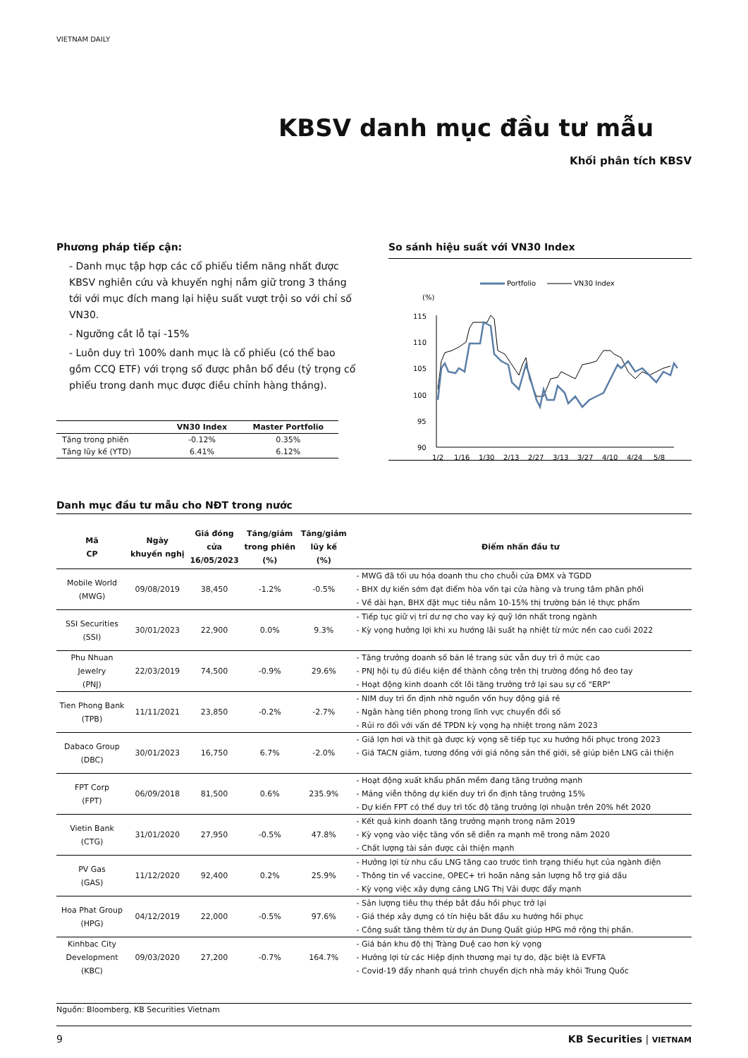VIETNAM DAILY
KBSV danh mục đầu tư mẫu
Khối phân tích KBSV
Phương pháp tiếp cận:
- Danh mục tập hợp các cổ phiếu tiềm năng nhất được KBSV nghiên cứu và khuyến nghị nắm giữ trong 3 tháng tới với mục đích mang lại hiệu suất vượt trội so với chỉ số VN30.
- Ngưỡng cắt lỗ tại -15%
- Luôn duy trì 100% danh mục là cổ phiếu (có thể bao gồm CCQ ETF) với trọng số được phân bổ đều (tỷ trọng cổ phiếu trong danh mục được điều chỉnh hàng tháng).
| | VN30 Index | Master Portfolio |
| --- | --- | --- |
| Tăng trong phiên | -0.12% | 0.35% |
| Tăng lũy kế (YTD) | 6.41% | 6.12% |
So sánh hiệu suất với VN30 Index
Portfolio
VN30 Index
(%)
115
110
105
100
95
90
1/2
1/16
1/30
2/13
2/27
3/13
3/27
4/10
4/24
5/8
Danh mục đầu tư mẫu cho NĐT trong nước
| Mã CP | Ngày khuyến nghị | Giá đóng cửa 16/05/2023 | Tăng/giảm trong phiên (%) | Tăng/giảm lũy kế (%) | Điểm nhấn đầu tư |
| --- | --- | --- | --- | --- | --- |
| Mobile World (MWG) | 09/08/2019 | 38,450 | -1.2% | -0.5% | - MWG đã tối ưu hóa doanh thu cho chuỗi cửa ĐMX và TGDD - BHX dự kiến sớm đạt điểm hòa vốn tại cửa hàng và trung tâm phân phối - Về dài hạn, BHX đặt mục tiêu nắm 10-15% thị trường bán lẻ thực phẩm |
| SSI Securities (SSI) | 30/01/2023 | 22,900 | 0.0% | 9.3% | - Tiếp tục giữ vị trí dư nợ cho vay ký quỹ lớn nhất trong ngành - Kỳ vọng hưởng lợi khi xu hướng lãi suất hạ nhiệt từ mức nền cao cuối 2022 |
| Phu Nhuan Jewelry (PNJ) | 22/03/2019 | 74,500 | -0.9% | 29.6% | - Tăng trưởng doanh số bán lẻ trang sức vẫn duy trì ở mức cao - PNJ hội tụ đủ điều kiện để thành công trên thị trường đồng hồ đeo tay - Hoạt động kinh doanh cốt lõi tăng trưởng trở lại sau sự cố "ERP" |
| Tien Phong Bank (TPB) | 11/11/2021 | 23,850 | -0.2% | -2.7% | - NIM duy trì ổn định nhờ nguồn vốn huy động giá rẻ - Ngân hàng tiên phong trong lĩnh vực chuyển đổi số - Rủi ro đối với vấn đề TPDN kỳ vọng hạ nhiệt trong năm 2023 |
| Dabaco Group (DBC) | 30/01/2023 | 16,750 | 6.7% | -2.0% | - Giá lợn hơi và thịt gà được kỳ vọng sẽ tiếp tục xu hướng hồi phục trong 2023 - Giá TACN giảm, tương đồng với giá nông sản thế giới, sẽ giúp biên LNG cải thiện |
| FPT Corp (FPT) | 06/09/2018 | 81,500 | 0.6% | 235.9% | - Hoạt động xuất khẩu phần mềm đang tăng trưởng mạnh - Mảng viễn thông dự kiến duy trì ổn định tăng trưởng 15% - Dự kiến FPT có thể duy trì tốc độ tăng trưởng lợi nhuận trên 20% hết 2020 |
| Vietin Bank (CTG) | 31/01/2020 | 27,950 | -0.5% | 47.8% | - Kết quả kinh doanh tăng trưởng mạnh trong năm 2019 - Kỳ vọng vào việc tăng vốn sẽ diễn ra mạnh mẽ trong năm 2020 - Chất lượng tài sản được cải thiện mạnh |
| PV Gas (GAS) | 11/12/2020 | 92,400 | 0.2% | 25.9% | - Hưởng lợi từ nhu cầu LNG tăng cao trước tình trạng thiếu hụt của ngành điện - Thông tin về vaccine, OPEC+ trì hoãn nâng sản lượng hỗ trợ giá dầu - Kỳ vọng việc xây dựng cảng LNG Thị Vải được đẩy mạnh |
| Hoa Phat Group (HPG) | 04/12/2019 | 22,000 | -0.5% | 97.6% | - Sản lượng tiêu thụ thép bắt đầu hồi phục trở lại - Giá thép xây dựng có tín hiệu bắt đầu xu hướng hồi phục - Công suất tăng thêm từ dự án Dung Quất giúp HPG mở rộng thị phần. |
| Kinhbac City Development (KBC) | 09/03/2020 | 27,200 | -0.7% | 164.7% | - Giá bán khu độ thị Tràng Duệ cao hơn kỳ vọng - Hưởng lợi từ các Hiệp định thương mại tự do, đặc biệt là EVFTA - Covid-19 đẩy nhanh quá trình chuyển dịch nhà máy khỏi Trung Quốc |
Nguồn: Bloomberg, KB Securities Vietnam
9 KB Securities | VIETNAM